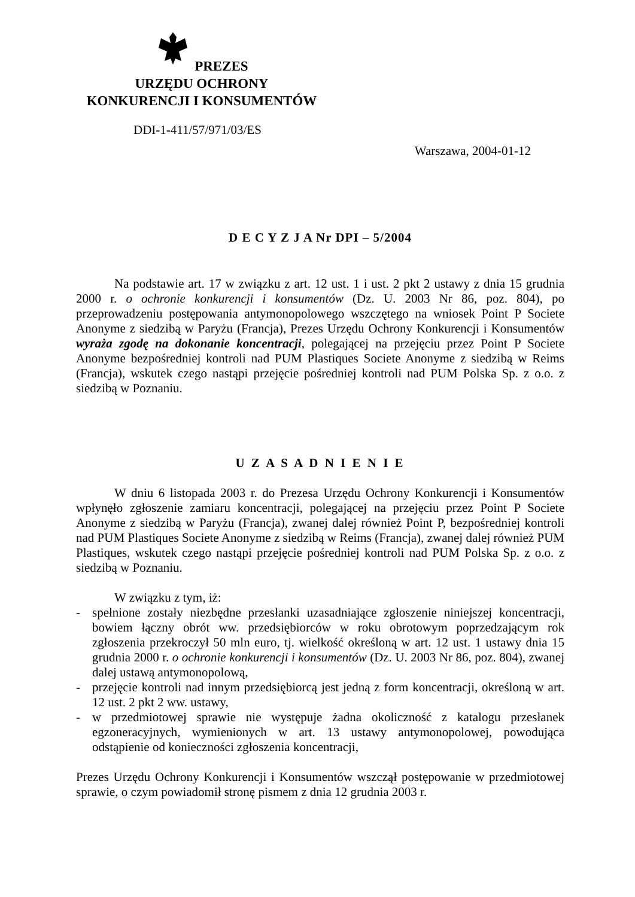PREZES
URZĘDU OCHRONY
KONKURENCJI I KONSUMENTÓW
DDI-1-411/57/971/03/ES
Warszawa, 2004-01-12
D E C Y Z J A Nr DPI – 5/2004
Na podstawie art. 17 w związku z art. 12 ust. 1 i ust. 2 pkt 2 ustawy z dnia 15 grudnia 2000 r. o ochronie konkurencji i konsumentów (Dz. U. 2003 Nr 86, poz. 804), po przeprowadzeniu postępowania antymonopolowego wszczętego na wniosek Point P Societe Anonyme z siedzibą w Paryżu (Francja), Prezes Urzędu Ochrony Konkurencji i Konsumentów wyraża zgodę na dokonanie koncentracji, polegającej na przejęciu przez Point P Societe Anonyme bezpośredniej kontroli nad PUM Plastiques Societe Anonyme z siedzibą w Reims (Francja), wskutek czego nastąpi przejęcie pośredniej kontroli nad PUM Polska Sp. z o.o. z siedzibą w Poznaniu.
U Z A S A D N I E N I E
W dniu 6 listopada 2003 r. do Prezesa Urzędu Ochrony Konkurencji i Konsumentów wpłynęło zgłoszenie zamiaru koncentracji, polegającej na przejęciu przez Point P Societe Anonyme z siedzibą w Paryżu (Francja), zwanej dalej również Point P, bezpośredniej kontroli nad PUM Plastiques Societe Anonyme z siedzibą w Reims (Francja), zwanej dalej również PUM Plastiques, wskutek czego nastąpi przejęcie pośredniej kontroli nad PUM Polska Sp. z o.o. z siedzibą w Poznaniu.
W związku z tym, iż:
- spełnione zostały niezbędne przesłanki uzasadniające zgłoszenie niniejszej koncentracji, bowiem łączny obrót ww. przedsiębiorców w roku obrotowym poprzedzającym rok zgłoszenia przekroczył 50 mln euro, tj. wielkość określoną w art. 12 ust. 1 ustawy dnia 15 grudnia 2000 r. o ochronie konkurencji i konsumentów (Dz. U. 2003 Nr 86, poz. 804), zwanej dalej ustawą antymonopolową,
- przejęcie kontroli nad innym przedsiębiorcą jest jedną z form koncentracji, określoną w art. 12 ust. 2 pkt 2 ww. ustawy,
- w przedmiotowej sprawie nie występuje żadna okoliczność z katalogu przesłanek egzoneracyjnych, wymienionych w art. 13 ustawy antymonopolowej, powodująca odstąpienie od konieczności zgłoszenia koncentracji,
Prezes Urzędu Ochrony Konkurencji i Konsumentów wszczął postępowanie w przedmiotowej sprawie, o czym powiadomił stronę pismem z dnia 12 grudnia 2003 r.